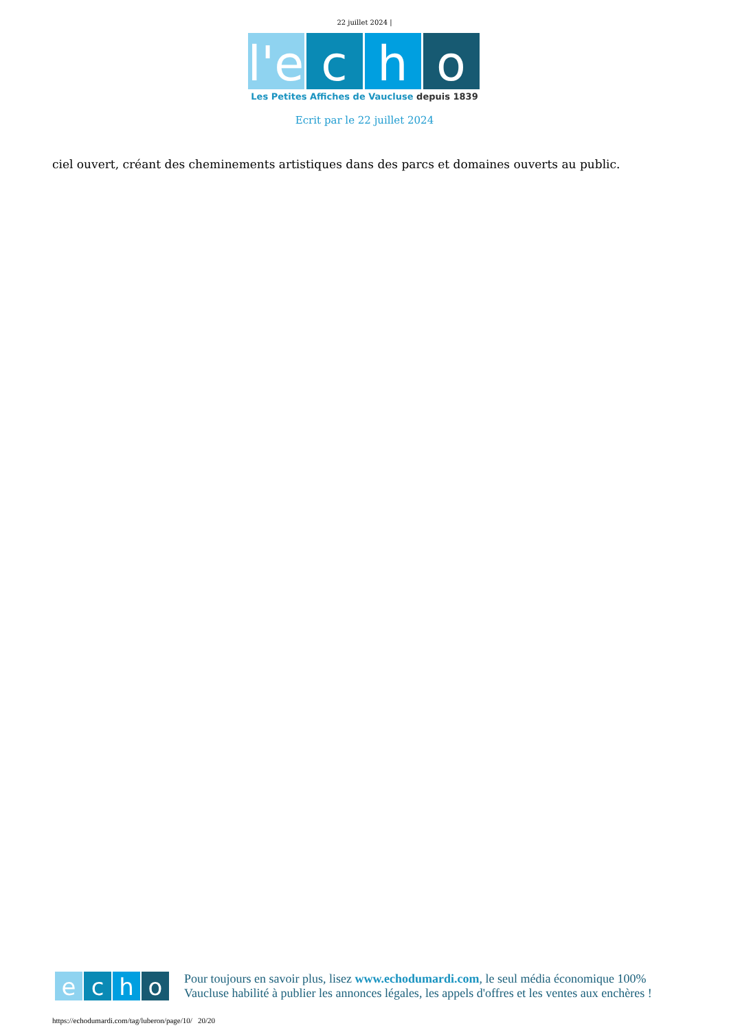22 juillet 2024 |
l'e
c h o
Les Petites Affiches de Vaucluse depuis 1839
Ecrit par le 22 juillet 2024
ciel ouvert, créant des cheminements artistiques dans des parcs et domaines ouverts au public.
e c h o
Pour toujours en savoir plus, lisez www.echodumardi.com, le seul média économique 100% Vaucluse habilité à publier les annonces légales, les appels d'offres et les ventes aux enchères !
https://echodumardi.com/tag/luberon/page/10/ 20/20